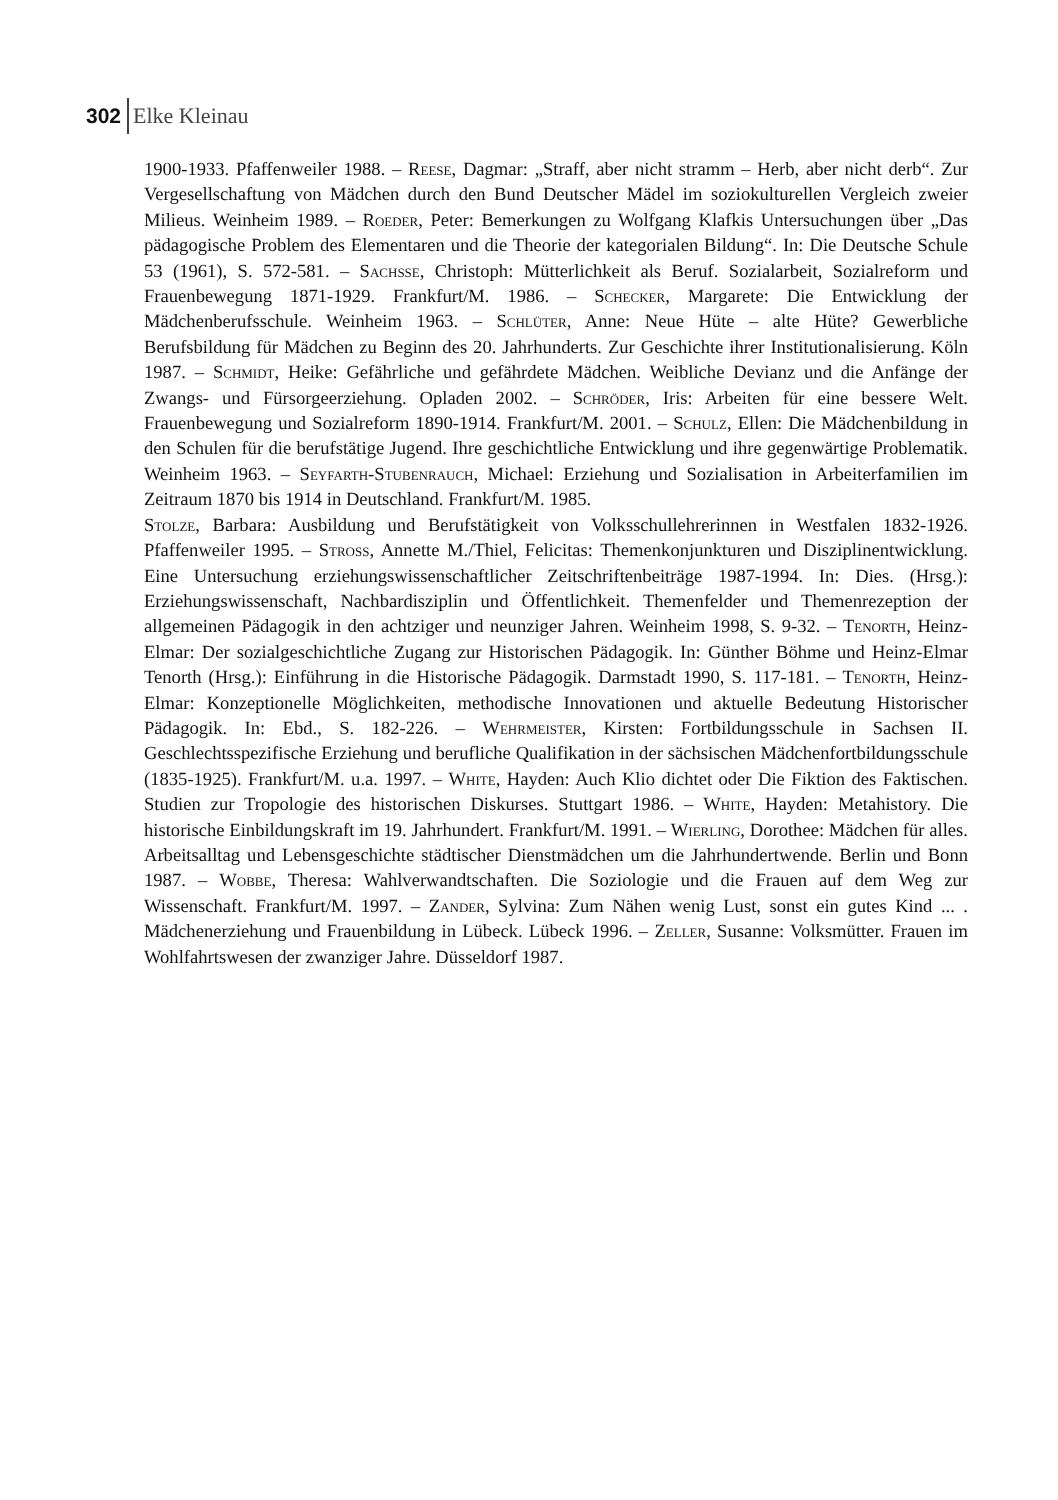302 Elke Kleinau
1900-1933. Pfaffenweiler 1988. – Reese, Dagmar: „Straff, aber nicht stramm – Herb, aber nicht derb“. Zur Vergesellschaftung von Mädchen durch den Bund Deutscher Mädel im soziokulturellen Vergleich zweier Milieus. Weinheim 1989. – Roeder, Peter: Bemerkungen zu Wolfgang Klafkis Untersuchungen über „Das pädagogische Problem des Elementaren und die Theorie der kategorialen Bildung“. In: Die Deutsche Schule 53 (1961), S. 572-581. – Sachße, Christoph: Mütterlichkeit als Beruf. Sozialarbeit, Sozialreform und Frauenbewegung 1871-1929. Frankfurt/M. 1986. – Schecker, Margarete: Die Entwicklung der Mädchenberufsschule. Weinheim 1963. – Schlüter, Anne: Neue Hüte – alte Hüte? Gewerbliche Berufsbildung für Mädchen zu Beginn des 20. Jahrhunderts. Zur Geschichte ihrer Institutionalisierung. Köln 1987. – Schmidt, Heike: Gefährliche und gefährdete Mädchen. Weibliche Devianz und die Anfänge der Zwangs- und Fürsorgeerziehung. Opladen 2002. – Schröder, Iris: Arbeiten für eine bessere Welt. Frauenbewegung und Sozialreform 1890-1914. Frankfurt/M. 2001. – Schulz, Ellen: Die Mädchenbildung in den Schulen für die berufstätige Jugend. Ihre geschichtliche Entwicklung und ihre gegenwärtige Problematik. Weinheim 1963. – Seyfarth-Stubenrauch, Michael: Erziehung und Sozialisation in Arbeiterfamilien im Zeitraum 1870 bis 1914 in Deutschland. Frankfurt/M. 1985.
Stolze, Barbara: Ausbildung und Berufstätigkeit von Volksschullehrerinnen in Westfalen 1832-1926. Pfaffenweiler 1995. – Stross, Annette M./Thiel, Felicitas: Themenkonjunkturen und Disziplinentwicklung. Eine Untersuchung erziehungswissenschaftlicher Zeitschriftenbeiträge 1987-1994. In: Dies. (Hrsg.): Erziehungswissenschaft, Nachbardisziplin und Öffentlichkeit. Themenfelder und Themenrezeption der allgemeinen Pädagogik in den achtziger und neunziger Jahren. Weinheim 1998, S. 9-32. – Tenorth, Heinz-Elmar: Der sozialgeschichtliche Zugang zur Historischen Pädagogik. In: Günther Böhme und Heinz-Elmar Tenorth (Hrsg.): Einführung in die Historische Pädagogik. Darmstadt 1990, S. 117-181. – Tenorth, Heinz-Elmar: Konzeptionelle Möglichkeiten, methodische Innovationen und aktuelle Bedeutung Historischer Pädagogik. In: Ebd., S. 182-226. – Wehrmeister, Kirsten: Fortbildungsschule in Sachsen II. Geschlechtsspezifische Erziehung und berufliche Qualifikation in der sächsischen Mädchenfortbildungsschule (1835-1925). Frankfurt/M. u.a. 1997. – White, Hayden: Auch Klio dichtet oder Die Fiktion des Faktischen. Studien zur Tropologie des historischen Diskurses. Stuttgart 1986. – White, Hayden: Metahistory. Die historische Einbildungskraft im 19. Jahrhundert. Frankfurt/M. 1991. – Wierling, Dorothee: Mädchen für alles. Arbeitsalltag und Lebensgeschichte städtischer Dienstmädchen um die Jahrhundertwende. Berlin und Bonn 1987. – Wobbe, Theresa: Wahlverwandtschaften. Die Soziologie und die Frauen auf dem Weg zur Wissenschaft. Frankfurt/M. 1997. – Zander, Sylvina: Zum Nähen wenig Lust, sonst ein gutes Kind ... . Mädchenerziehung und Frauenbildung in Lübeck. Lübeck 1996. – Zeller, Susanne: Volksmütter. Frauen im Wohlfahrtswesen der zwanziger Jahre. Düsseldorf 1987.